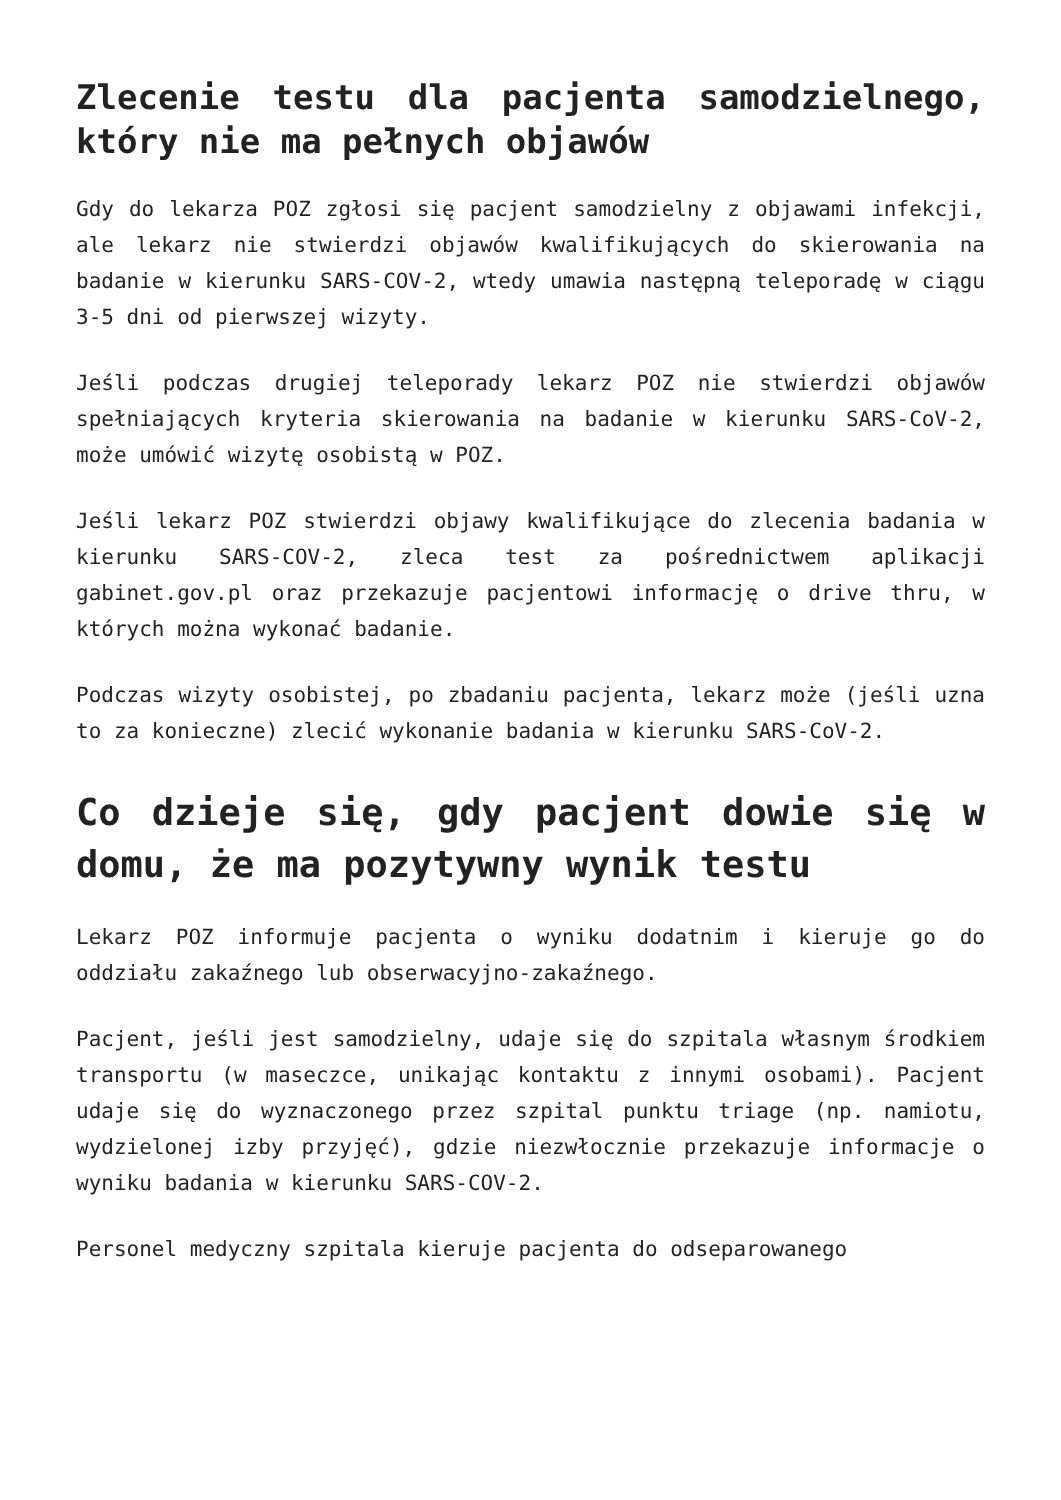Zlecenie testu dla pacjenta samodzielnego, który nie ma pełnych objawów
Gdy do lekarza POZ zgłosi się pacjent samodzielny z objawami infekcji, ale lekarz nie stwierdzi objawów kwalifikujących do skierowania na badanie w kierunku SARS-COV-2, wtedy umawia następną teleporadę w ciągu 3-5 dni od pierwszej wizyty.
Jeśli podczas drugiej teleporady lekarz POZ nie stwierdzi objawów spełniających kryteria skierowania na badanie w kierunku SARS-CoV-2, może umówić wizytę osobistą w POZ.
Jeśli lekarz POZ stwierdzi objawy kwalifikujące do zlecenia badania w kierunku SARS-COV-2, zleca test za pośrednictwem aplikacji gabinet.gov.pl oraz przekazuje pacjentowi informację o drive thru, w których można wykonać badanie.
Podczas wizyty osobistej, po zbadaniu pacjenta, lekarz może (jeśli uzna to za konieczne) zlecić wykonanie badania w kierunku SARS-CoV-2.
Co dzieje się, gdy pacjent dowie się w domu, że ma pozytywny wynik testu
Lekarz POZ informuje pacjenta o wyniku dodatnim i kieruje go do oddziału zakaźnego lub obserwacyjno-zakaźnego.
Pacjent, jeśli jest samodzielny, udaje się do szpitala własnym środkiem transportu (w maseczce, unikając kontaktu z innymi osobami). Pacjent udaje się do wyznaczonego przez szpital punktu triage (np. namiotu, wydzielonej izby przyjęć), gdzie niezwłocznie przekazuje informacje o wyniku badania w kierunku SARS-COV-2.
Personel medyczny szpitala kieruje pacjenta do odseparowanego